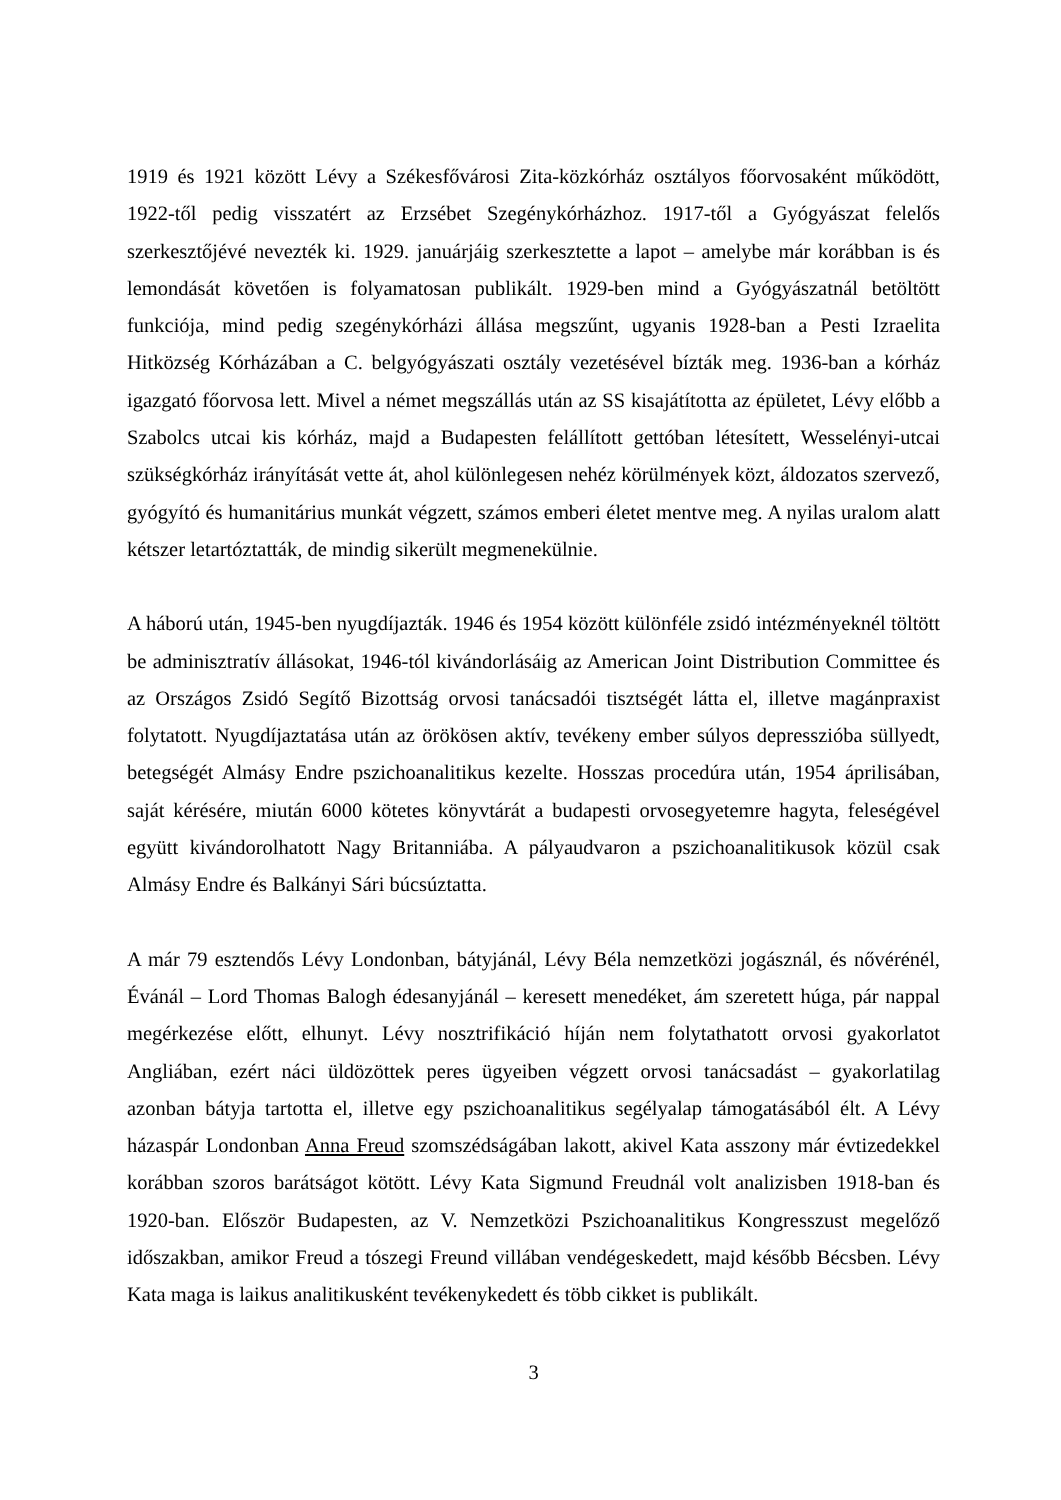1919 és 1921 között Lévy a Székesfővárosi Zita-közkórház osztályos főorvosaként működött, 1922-től pedig visszatért az Erzsébet Szegénykórházhoz. 1917-től a Gyógyászat felelős szerkesztőjévé nevezték ki. 1929. januárjáig szerkesztette a lapot – amelybe már korábban is és lemondását követően is folyamatosan publikált. 1929-ben mind a Gyógyászatnál betöltött funkciója, mind pedig szegénykórházi állása megszűnt, ugyanis 1928-ban a Pesti Izraelita Hitközség Kórházában a C. belgyógyászati osztály vezetésével bízták meg. 1936-ban a kórház igazgató főorvosa lett. Mivel a német megszállás után az SS kisajátította az épületet, Lévy előbb a Szabolcs utcai kis kórház, majd a Budapesten felállított gettóban létesített, Wesselényi-utcai szükségkórház irányítását vette át, ahol különlegesen nehéz körülmények közt, áldozatos szervező, gyógyító és humanitárius munkát végzett, számos emberi életet mentve meg. A nyilas uralom alatt kétszer letartóztatták, de mindig sikerült megmenekülnie.
A háború után, 1945-ben nyugdíjazták. 1946 és 1954 között különféle zsidó intézményeknél töltött be adminisztratív állásokat, 1946-tól kivándorlásáig az American Joint Distribution Committee és az Országos Zsidó Segítő Bizottság orvosi tanácsadói tisztségét látta el, illetve magánpraxist folytatott. Nyugdíjaztatása után az örökösen aktív, tevékeny ember súlyos depresszióba süllyedt, betegségét Almásy Endre pszichoanalitikus kezelte. Hosszas procedúra után, 1954 áprilisában, saját kérésére, miután 6000 kötetes könyvtárát a budapesti orvosegyetemre hagyta, feleségével együtt kivándorolhatott Nagy Britanniába. A pályaudvaron a pszichoanalitikusok közül csak Almásy Endre és Balkányi Sári búcsúztatta.
A már 79 esztendős Lévy Londonban, bátyjánál, Lévy Béla nemzetközi jogásznál, és nővérénél, Évánál – Lord Thomas Balogh édesanyjánál – keresett menedéket, ám szeretett húga, pár nappal megérkezése előtt, elhunyt. Lévy nosztrifikáció híján nem folytathatott orvosi gyakorlatot Angliában, ezért náci üldözöttek peres ügyeiben végzett orvosi tanácsadást – gyakorlatilag azonban bátyja tartotta el, illetve egy pszichoanalitikus segélyalap támogatásából élt. A Lévy házaspár Londonban Anna Freud szomszédságában lakott, akivel Kata asszony már évtizedekkel korábban szoros barátságot kötött. Lévy Kata Sigmund Freudnál volt analizisben 1918-ban és 1920-ban. Először Budapesten, az V. Nemzetközi Pszichoanalitikus Kongresszust megelőző időszakban, amikor Freud a tószegi Freund villában vendégeskedett, majd később Bécsben. Lévy Kata maga is laikus analitikusként tevékenykedett és több cikket is publikált.
3